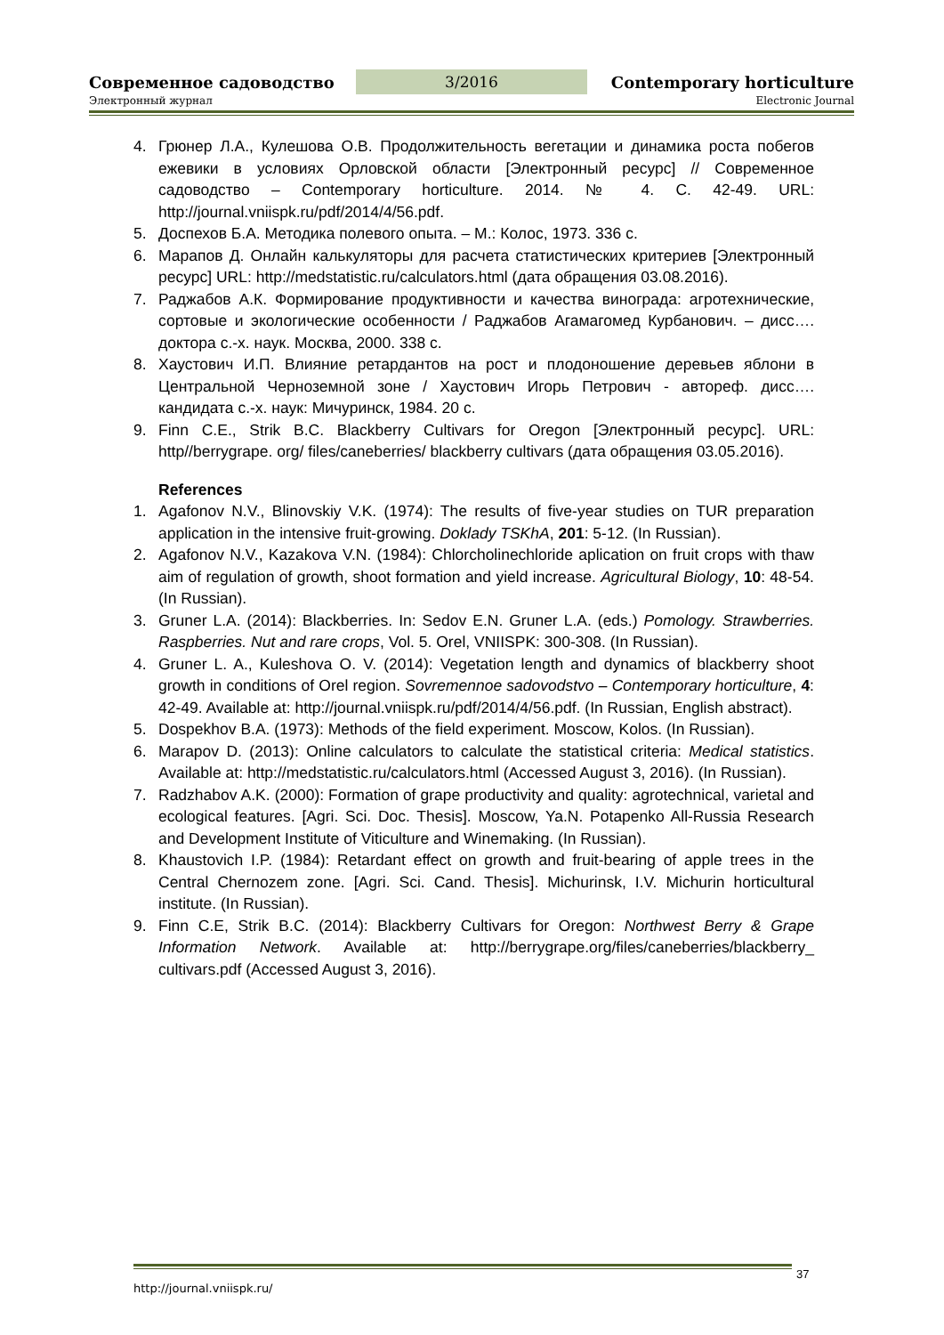Современное садоводство
3/2016
Contemporary horticulture
Электронный журнал Electronic Journal
4. Грюнер Л.А., Кулешова О.В. Продолжительность вегетации и динамика роста побегов ежевики в условиях Орловской области [Электронный ресурс] // Современное садоводство – Contemporary horticulture. 2014. № 4. С. 42-49. URL: http://journal.vniispk.ru/pdf/2014/4/56.pdf.
5. Доспехов Б.А. Методика полевого опыта. – М.: Колос, 1973. 336 с.
6. Марапов Д. Онлайн калькуляторы для расчета статистических критериев [Электронный ресурс] URL: http://medstatistic.ru/calculators.html (дата обращения 03.08.2016).
7. Раджабов А.К. Формирование продуктивности и качества винограда: агротехнические, сортовые и экологические особенности / Раджабов Агамагомед Курбанович. – дисс…. доктора с.-х. наук. Москва, 2000. 338 с.
8. Хаустович И.П. Влияние ретардантов на рост и плодоношение деревьев яблони в Центральной Черноземной зоне / Хаустович Игорь Петрович - автореф. дисс…. кандидата с.-х. наук: Мичуринск, 1984. 20 с.
9. Finn C.E., Strik B.C. Blackberry Cultivars for Oregon [Электронный ресурс]. URL: http//berrygrape. org/ files/caneberries/ blackberry cultivars (дата обращения 03.05.2016).
References
1. Agafonov N.V., Blinovskiy V.K. (1974): The results of five-year studies on TUR preparation application in the intensive fruit-growing. Doklady TSKhA, 201: 5-12. (In Russian).
2. Agafonov N.V., Kazakova V.N. (1984): Chlorcholinechloride aplication on fruit crops with thaw aim of regulation of growth, shoot formation and yield increase. Agricultural Biology, 10: 48-54. (In Russian).
3. Gruner L.A. (2014): Blackberries. In: Sedov E.N. Gruner L.A. (eds.) Pomology. Strawberries. Raspberries. Nut and rare crops, Vol. 5. Orel, VNIISPK: 300-308. (In Russian).
4. Gruner L. A., Kuleshova O. V. (2014): Vegetation length and dynamics of blackberry shoot growth in conditions of Orel region. Sovremennoe sadovodstvo – Contemporary horticulture, 4: 42-49. Available at: http://journal.vniispk.ru/pdf/2014/4/56.pdf. (In Russian, English abstract).
5. Dospekhov B.A. (1973): Methods of the field experiment. Moscow, Kolos. (In Russian).
6. Marapov D. (2013): Online calculators to calculate the statistical criteria: Medical statistics. Available at: http://medstatistic.ru/calculators.html (Accessed August 3, 2016). (In Russian).
7. Radzhabov A.K. (2000): Formation of grape productivity and quality: agrotechnical, varietal and ecological features. [Agri. Sci. Doc. Thesis]. Moscow, Ya.N. Potapenko All-Russia Research and Development Institute of Viticulture and Winemaking. (In Russian).
8. Khaustovich I.P. (1984): Retardant effect on growth and fruit-bearing of apple trees in the Central Chernozem zone. [Agri. Sci. Cand. Thesis]. Michurinsk, I.V. Michurin horticultural institute. (In Russian).
9. Finn C.E, Strik B.C. (2014): Blackberry Cultivars for Oregon: Northwest Berry & Grape Information Network. Available at: http://berrygrape.org/files/caneberries/blackberry_ cultivars.pdf (Accessed August 3, 2016).
http://journal.vniispk.ru/ 37